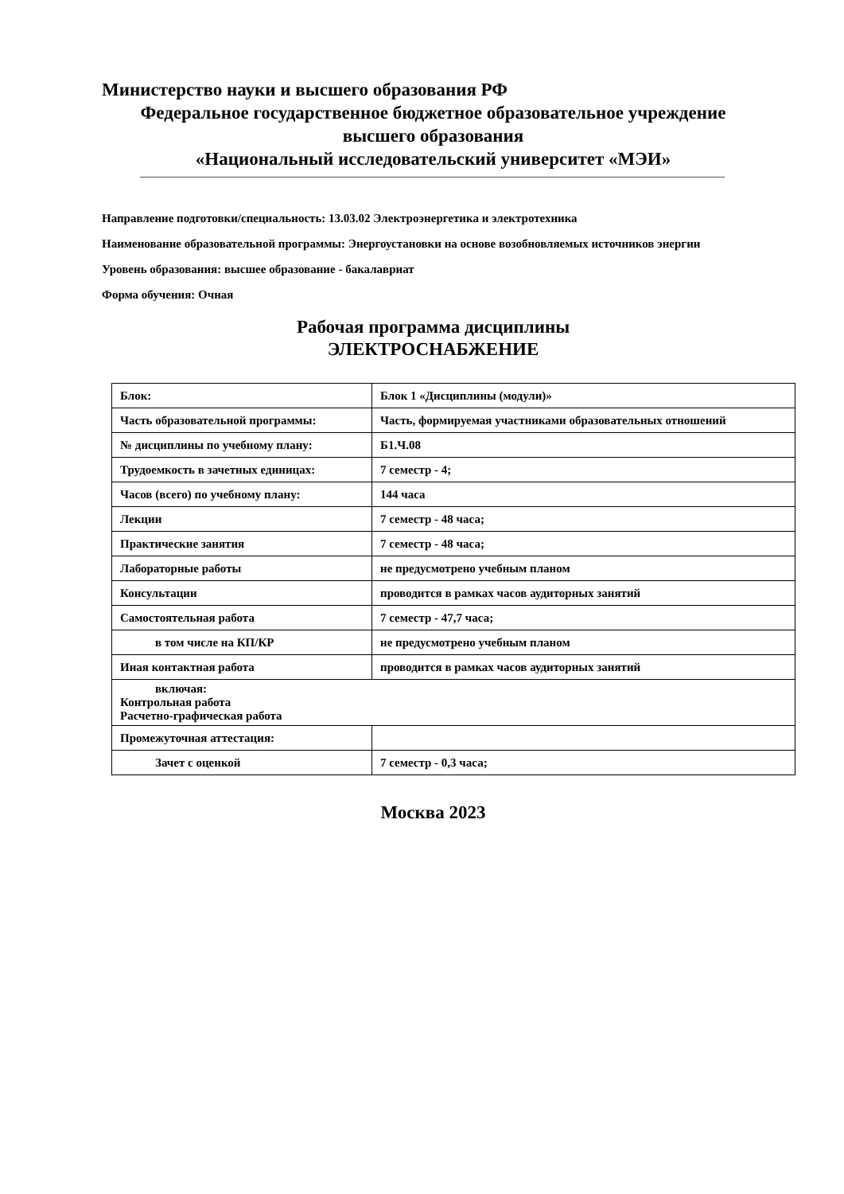Министерство науки и высшего образования РФ
Федеральное государственное бюджетное образовательное учреждение
высшего образования
«Национальный исследовательский университет «МЭИ»
Направление подготовки/специальность: 13.03.02 Электроэнергетика и электротехника
Наименование образовательной программы: Энергоустановки на основе возобновляемых источников энергии
Уровень образования: высшее образование - бакалавриат
Форма обучения: Очная
Рабочая программа дисциплины
ЭЛЕКТРОСНАБЖЕНИЕ
| Блок: | Блок 1 «Дисциплины (модули)» |
| Часть образовательной программы: | Часть, формируемая участниками образовательных отношений |
| № дисциплины по учебному плану: | Б1.Ч.08 |
| Трудоемкость в зачетных единицах: | 7 семестр - 4; |
| Часов (всего) по учебному плану: | 144 часа |
| Лекции | 7 семестр - 48 часа; |
| Практические занятия | 7 семестр - 48 часа; |
| Лабораторные работы | не предусмотрено учебным планом |
| Консультации | проводится в рамках часов аудиторных занятий |
| Самостоятельная работа | 7 семестр - 47,7 часа; |
| в том числе на КП/КР | не предусмотрено учебным планом |
| Иная контактная работа | проводится в рамках часов аудиторных занятий |
| включая: Контрольная работа Расчетно-графическая работа | |
| Промежуточная аттестация: | |
| Зачет с оценкой | 7 семестр - 0,3 часа; |
Москва 2023